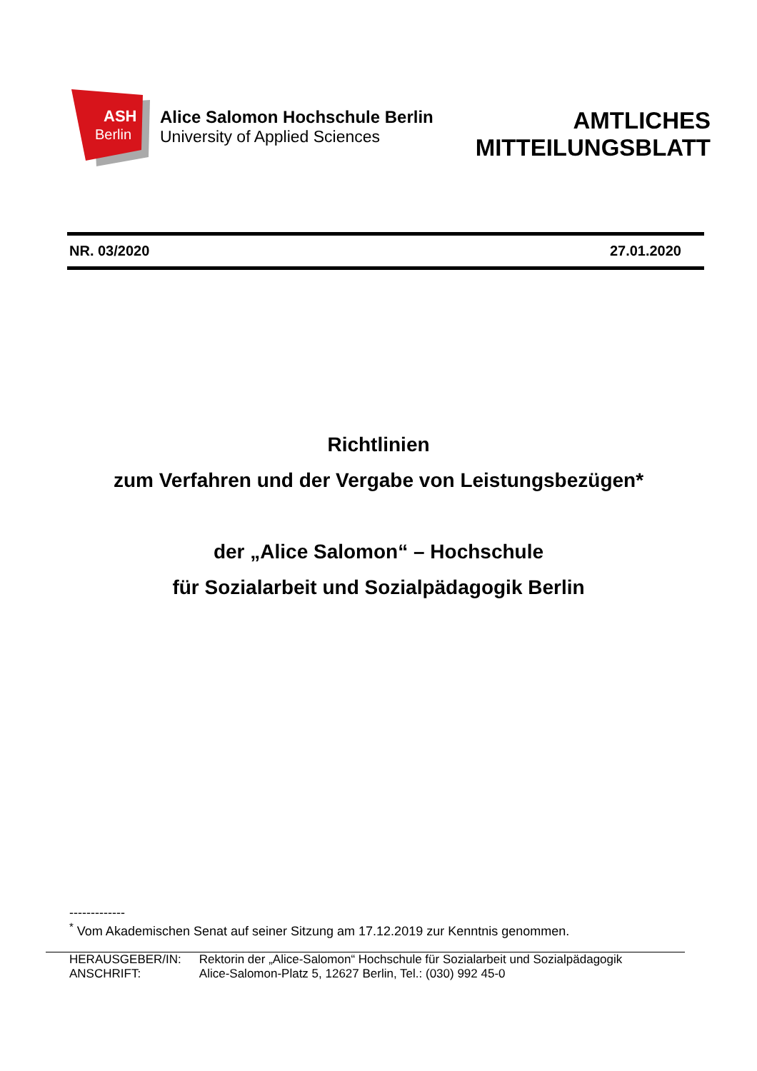ASH
Berlin
Alice Salomon Hochschule Berlin
University of Applied Sciences
AMTLICHES
MITTEILUNGSBLATT
NR. 03/2020 27.01.2020
Richtlinien
zum Verfahren und der Vergabe von Leistungsbezügen*
der „Alice Salomon“ – Hochschule
für Sozialarbeit und Sozialpädagogik Berlin
-------------
<sup>*</sup> Vom Akademischen Senat auf seiner Sitzung am 17.12.2019 zur Kenntnis genommen.
| HERAUSGEBER/IN: | Rektorin der „Alice-Salomon“ Hochschule für Sozialarbeit und Sozialpädagogik |
| ANSCHRIFT: | Alice-Salomon-Platz 5, 12627 Berlin, Tel.: (030) 992 45-0 |